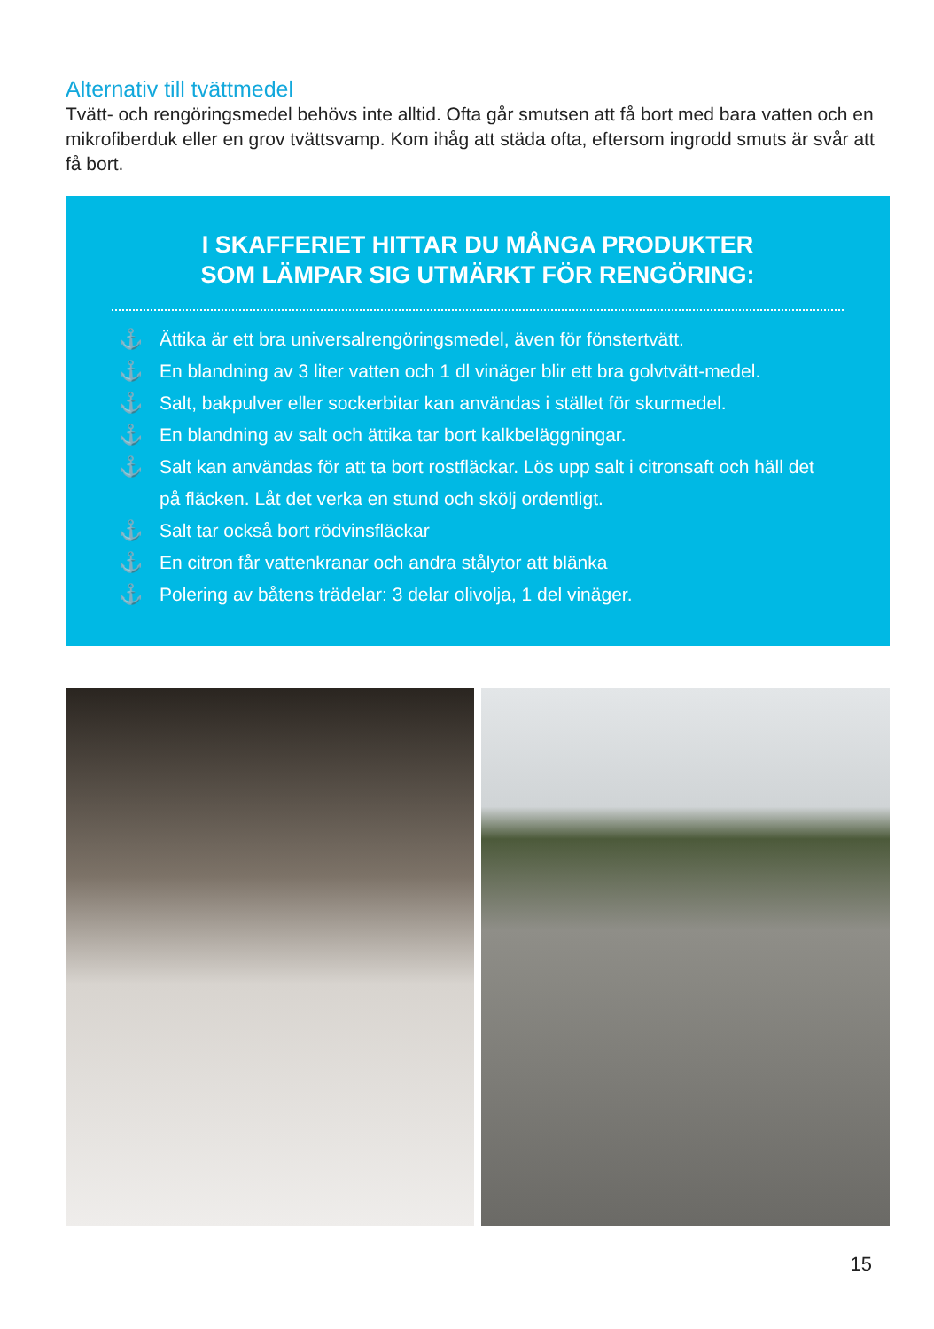Alternativ till tvättmedel
Tvätt- och rengöringsmedel behövs inte alltid. Ofta går smutsen att få bort med bara vatten och en mikrofiberduk eller en grov tvättsvamp. Kom ihåg att städa ofta, eftersom ingrodd smuts är svår att få bort.
I SKAFFERIET HITTAR DU MÅNGA PRODUKTER
SOM LÄMPAR SIG UTMÄRKT FÖR RENGÖRING:
⚓ Ättika är ett bra universalrengöringsmedel, även för fönstertvätt.
⚓ En blandning av 3 liter vatten och 1 dl vinäger blir ett bra golvtvätt-medel.
⚓ Salt, bakpulver eller sockerbitar kan användas i stället för skurmedel.
⚓ En blandning av salt och ättika tar bort kalkbeläggningar.
⚓ Salt kan användas för att ta bort rostfläckar. Lös upp salt i citronsaft och häll det på fläcken. Låt det verka en stund och skölj ordentligt.
⚓ Salt tar också bort rödvinsfläckar
⚓ En citron får vattenkranar och andra stålytor att blänka
⚓ Polering av båtens trädelar: 3 delar olivolja, 1 del vinäger.
15